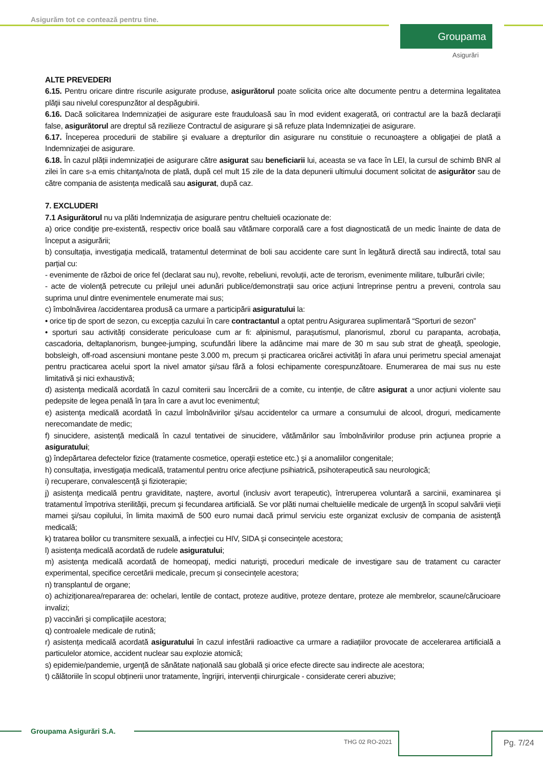Asigurăm tot ce contează pentru tine.
Groupama
Asigurări
ALTE PREVEDERI
6.15. Pentru oricare dintre riscurile asigurate produse, asigurătorul poate solicita orice alte documente pentru a determina legalitatea plăţii sau nivelul corespunzător al despăgubirii.
6.16. Dacă solicitarea Indemnizației de asigurare este frauduloasă sau în mod evident exagerată, ori contractul are la bază declaraţii false, asigurătorul are dreptul să rezilieze Contractul de asigurare şi să refuze plata Indemnizației de asigurare.
6.17. Începerea procedurii de stabilire şi evaluare a drepturilor din asigurare nu constituie o recunoaştere a obligaţiei de plată a Indemnizației de asigurare.
6.18. În cazul plății indemnizației de asigurare către asigurat sau beneficiarii lui, aceasta se va face în LEI, la cursul de schimb BNR al zilei în care s-a emis chitanţa/nota de plată, după cel mult 15 zile de la data depunerii ultimului document solicitat de asigurător sau de către compania de asistența medicală sau asigurat, după caz.
7. EXCLUDERI
7.1 Asigurătorul nu va plăti Indemnizația de asigurare pentru cheltuieli ocazionate de:
a) orice condiţie pre-existentă, respectiv orice boală sau vătămare corporală care a fost diagnosticată de un medic înainte de data de început a asigurării;
b) consultația, investigația medicală, tratamentul determinat de boli sau accidente care sunt în legătură directă sau indirectă, total sau parțial cu:
- evenimente de război de orice fel (declarat sau nu), revolte, rebeliuni, revoluții, acte de terorism, evenimente militare, tulburări civile;
- acte de violență petrecute cu prilejul unei adunări publice/demonstrații sau orice acțiuni întreprinse pentru a preveni, controla sau suprima unul dintre evenimentele enumerate mai sus;
c) îmbolnăvirea /accidentarea produsă ca urmare a participării asiguratului la:
• orice tip de sport de sezon, cu excepția cazului în care contractantul a optat pentru Asigurarea suplimentară “Sporturi de sezon”
• sporturi sau activități considerate periculoase cum ar fi: alpinismul, parașutismul, planorismul, zborul cu parapanta, acrobația, cascadoria, deltaplanorism, bungee-jumping, scufundări libere la adâncime mai mare de 30 m sau sub strat de gheaţă, speologie, bobsleigh, off-road ascensiuni montane peste 3.000 m, precum și practicarea oricărei activități în afara unui perimetru special amenajat pentru practicarea acelui sport la nivel amator şi/sau fără a folosi echipamente corespunzătoare. Enumerarea de mai sus nu este limitativă și nici exhaustivă;
d) asistenţa medicală acordată în cazul comiterii sau încercării de a comite, cu intenție, de către asigurat a unor acțiuni violente sau pedepsite de legea penală în țara în care a avut loc evenimentul;
e) asistenţa medicală acordată în cazul îmbolnăvirilor şi/sau accidentelor ca urmare a consumului de alcool, droguri, medicamente nerecomandate de medic;
f) sinucidere, asistență medicală în cazul tentativei de sinucidere, vătămărilor sau îmbolnăvirilor produse prin acţiunea proprie a asiguratului;
g) îndepărtarea defectelor fizice (tratamente cosmetice, operaţii estetice etc.) şi a anomaliilor congenitale;
h) consultația, investigația medicală, tratamentul pentru orice afecțiune psihiatrică, psihoterapeutică sau neurologică;
i) recuperare, convalescență şi fizioterapie;
j) asistenţa medicală pentru graviditate, naştere, avortul (inclusiv avort terapeutic), întreruperea voluntară a sarcinii, examinarea şi tratamentul împotriva sterilităţii, precum şi fecundarea artificială. Se vor plăti numai cheltuielile medicale de urgenţă în scopul salvării vieţii mamei şi/sau copilului, în limita maximă de 500 euro numai dacă primul serviciu este organizat exclusiv de compania de asistenţă medicală;
k) tratarea bolilor cu transmitere sexuală, a infecției cu HIV, SIDA și consecințele acestora;
l) asistenţa medicală acordată de rudele asiguratului;
m) asistenţa medicală acordată de homeopaţi, medici naturişti, proceduri medicale de investigare sau de tratament cu caracter experimental, specifice cercetării medicale, precum și consecințele acestora;
n) transplantul de organe;
o) achiziționarea/repararea de: ochelari, lentile de contact, proteze auditive, proteze dentare, proteze ale membrelor, scaune/cărucioare invalizi;
p) vaccinări şi complicaţiile acestora;
q) controalele medicale de rutină;
r) asistența medicală acordată asiguratului în cazul infestării radioactive ca urmare a radiațiilor provocate de accelerarea artificială a particulelor atomice, accident nuclear sau explozie atomică;
s) epidemie/pandemie, urgență de sănătate națională sau globală și orice efecte directe sau indirecte ale acestora;
t) călătoriile în scopul obținerii unor tratamente, îngrijiri, intervenții chirurgicale - considerate cereri abuzive;
Groupama Asigurări S.A.
THG 02 RO-2021 Pg. 7/24